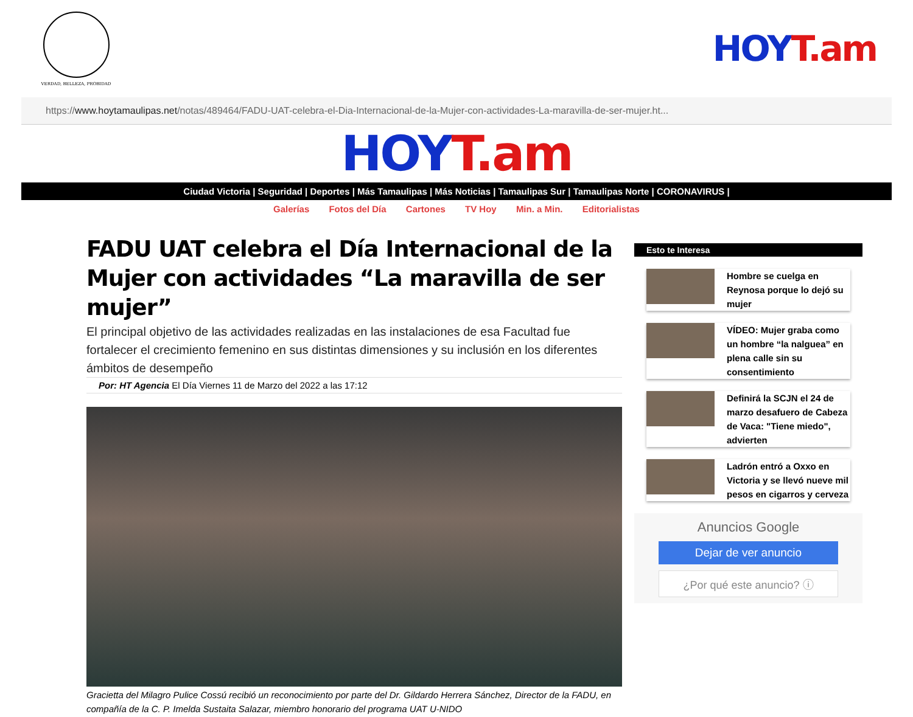VERDAD, BELLEZA, PROBIDAD
HOY T.am
https:// www.hoytamaulipas.net /notas/489464/FADU-UAT-celebra-el-Dia-Internacional-de-la-Mujer-con-actividades-La-maravilla-de-ser-mujer.ht...
HOY T.am
Ciudad Victoria | Seguridad | Deportes | Más Tamaulipas | Más Noticias | Tamaulipas Sur | Tamaulipas Norte | CORONAVIRUS |
Galerías Fotos del Día Cartones TV Hoy Min. a Min. Editorialistas
FADU UAT celebra el Día Internacional de la Mujer con actividades “La maravilla de ser mujer”
El principal objetivo de las actividades realizadas en las instalaciones de esa Facultad fue fortalecer el crecimiento femenino en sus distintas dimensiones y su inclusión en los diferentes ámbitos de desempeño
Por: HT Agencia El Día Viernes 11 de Marzo del 2022 a las 17:12
Gracietta del Milagro Pulice Cossú recibió un reconocimiento por parte del Dr. Gildardo Herrera Sánchez, Director de la FADU, en compañía de la C. P. Imelda Sustaita Salazar, miembro honorario del programa UAT U-NIDO
Esto te Interesa
Hombre se cuelga en Reynosa porque lo dejó su mujer
VÍDEO: Mujer graba como un hombre “la nalguea” en plena calle sin su consentimiento
Definirá la SCJN el 24 de marzo desafuero de Cabeza de Vaca: "Tiene miedo", advierten
Ladrón entró a Oxxo en Victoria y se llevó nueve mil pesos en cigarros y cerveza
Anuncios Google
Dejar de ver anuncio
¿Por qué este anuncio? ⓘ